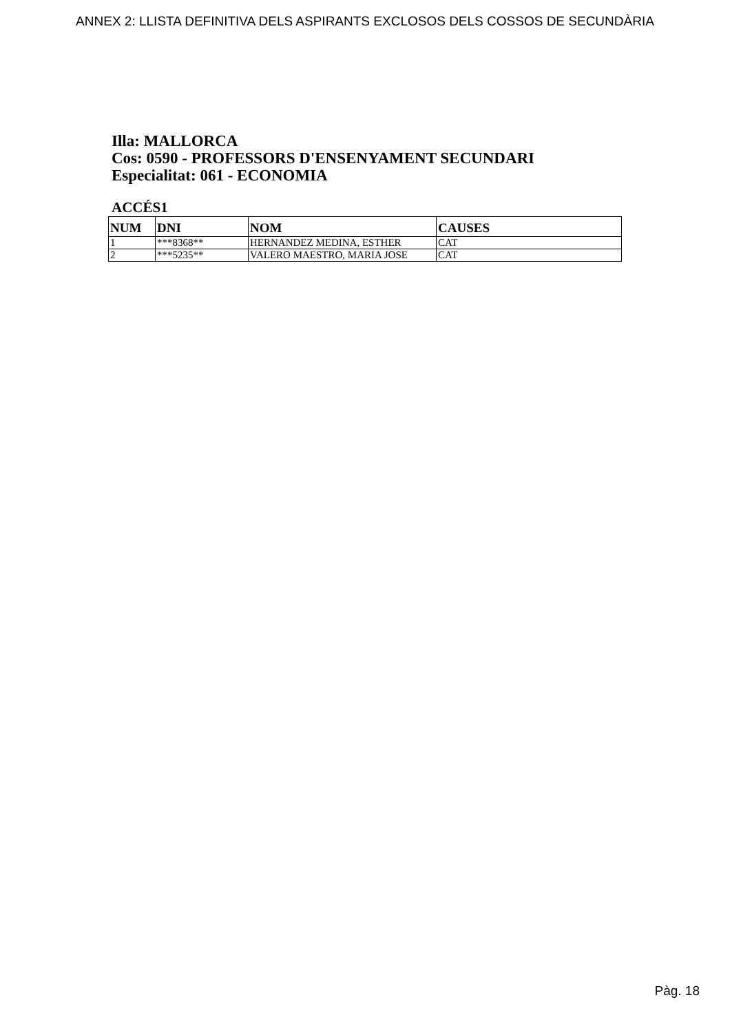ANNEX 2: LLISTA DEFINITIVA DELS ASPIRANTS EXCLOSOS DELS COSSOS DE SECUNDÀRIA
Illa: MALLORCA
Cos: 0590 - PROFESSORS D'ENSENYAMENT SECUNDARI
Especialitat: 061 - ECONOMIA
ACCÉS1
| NUM | DNI | NOM | CAUSES |
| --- | --- | --- | --- |
| 1 | ***8368** | HERNANDEZ MEDINA, ESTHER | CAT |
| 2 | ***5235** | VALERO MAESTRO, MARIA JOSE | CAT |
Pàg. 18